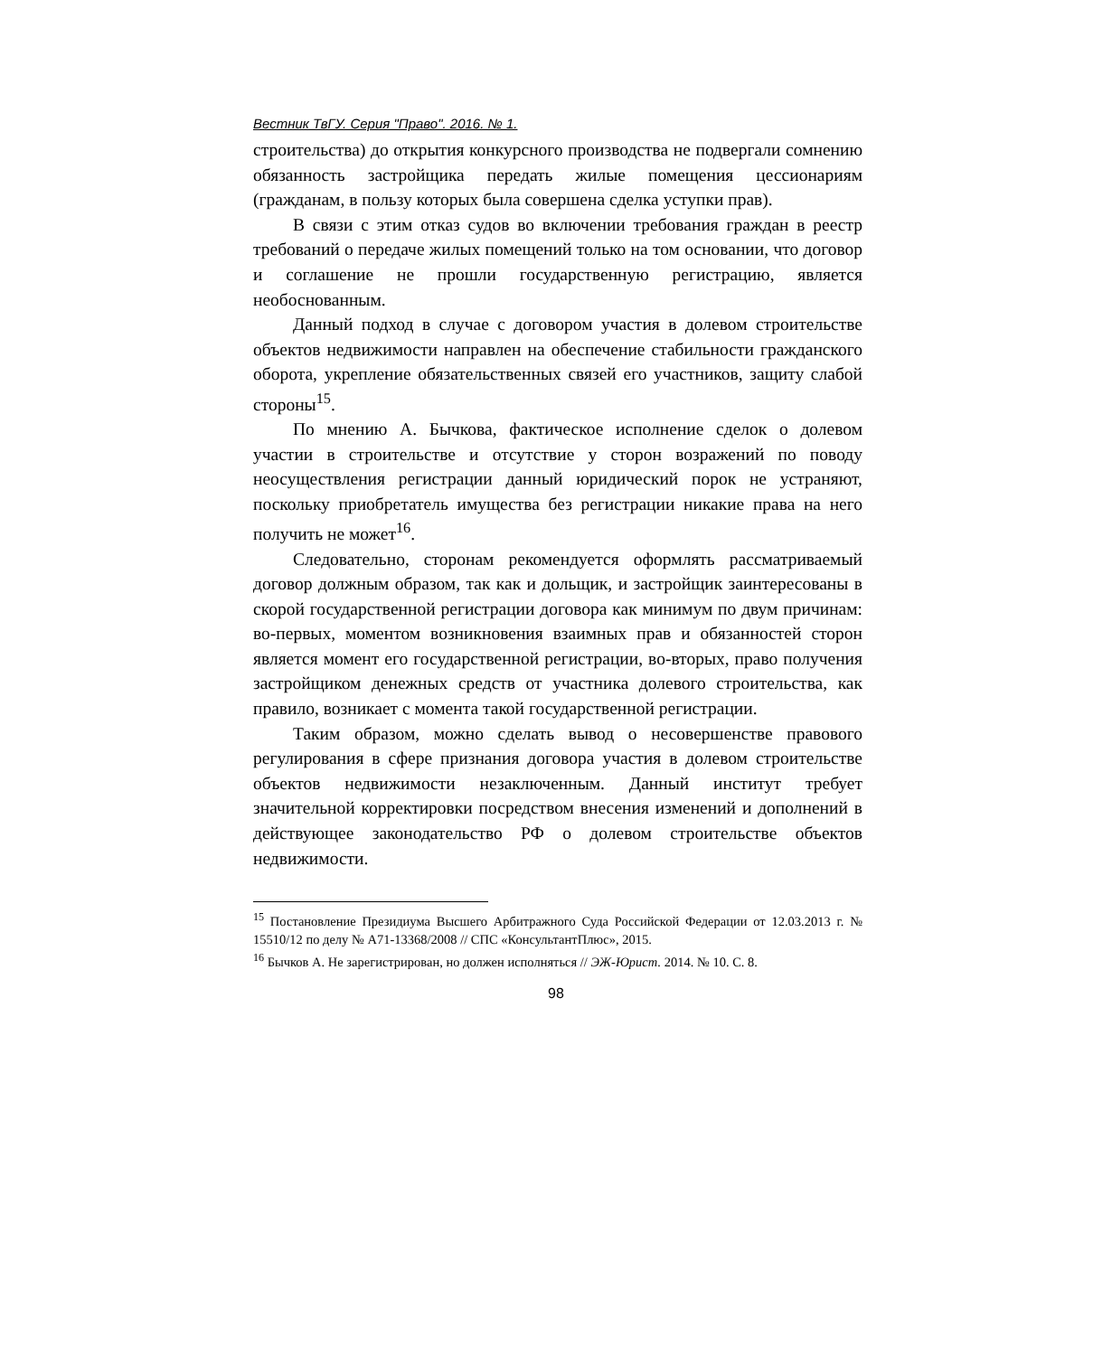Вестник ТвГУ. Серия "Право". 2016. № 1.
строительства) до открытия конкурсного производства не подвергали сомнению обязанность застройщика передать жилые помещения цессионариям (гражданам, в пользу которых была совершена сделка уступки прав).
В связи с этим отказ судов во включении требования граждан в реестр требований о передаче жилых помещений только на том основании, что договор и соглашение не прошли государственную регистрацию, является необоснованным.
Данный подход в случае с договором участия в долевом строительстве объектов недвижимости направлен на обеспечение стабильности гражданского оборота, укрепление обязательственных связей его участников, защиту слабой стороны<sup>15</sup>.
По мнению А. Бычкова, фактическое исполнение сделок о долевом участии в строительстве и отсутствие у сторон возражений по поводу неосуществления регистрации данный юридический порок не устраняют, поскольку приобретатель имущества без регистрации никакие права на него получить не может<sup>16</sup>.
Следовательно, сторонам рекомендуется оформлять рассматриваемый договор должным образом, так как и дольщик, и застройщик заинтересованы в скорой государственной регистрации договора как минимум по двум причинам: во-первых, моментом возникновения взаимных прав и обязанностей сторон является момент его государственной регистрации, во-вторых, право получения застройщиком денежных средств от участника долевого строительства, как правило, возникает с момента такой государственной регистрации.
Таким образом, можно сделать вывод о несовершенстве правового регулирования в сфере признания договора участия в долевом строительстве объектов недвижимости незаключенным. Данный институт требует значительной корректировки посредством внесения изменений и дополнений в действующее законодательство РФ о долевом строительстве объектов недвижимости.
<sup>15</sup> Постановление Президиума Высшего Арбитражного Суда Российской Федерации от 12.03.2013 г. № 15510/12 по делу № А71-13368/2008 // СПС «КонсультантПлюс», 2015.
<sup>16</sup> Бычков А. Не зарегистрирован, но должен исполняться // ЭЖ-Юрист. 2014. № 10. С. 8.
98